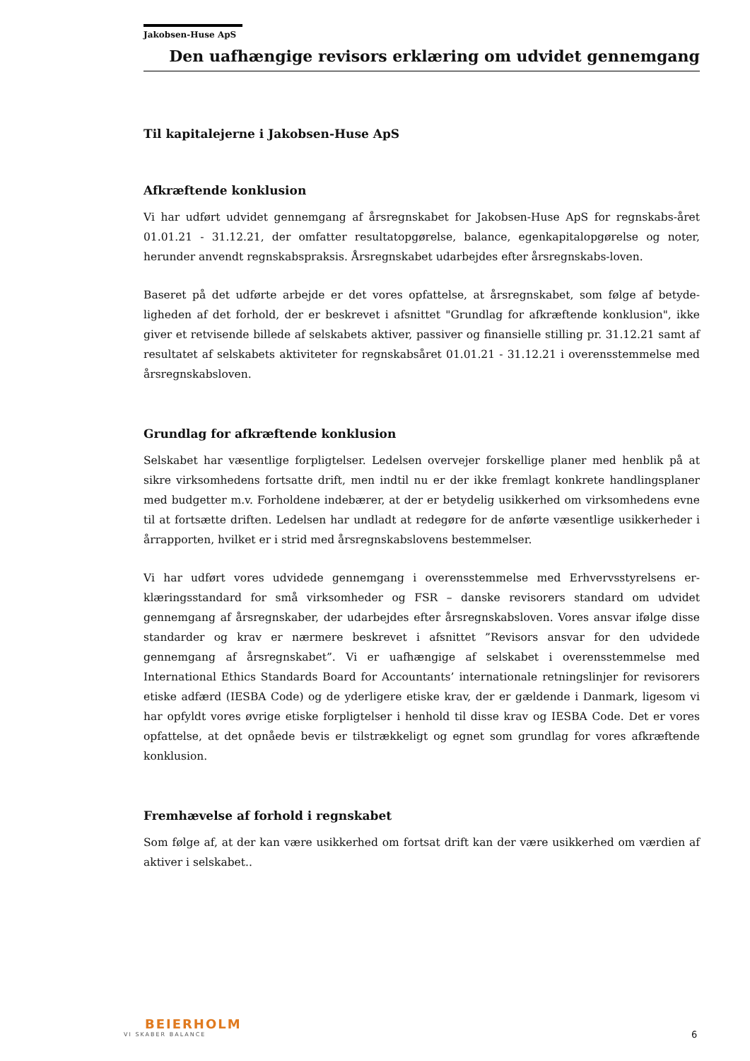Jakobsen-Huse ApS
Den uafhængige revisors erklæring om udvidet gennemgang
Til kapitalejerne i Jakobsen-Huse ApS
Afkræftende konklusion
Vi har udført udvidet gennemgang af årsregnskabet for Jakobsen-Huse ApS for regnskabs-året 01.01.21 - 31.12.21, der omfatter resultatopgørelse, balance, egenkapitalopgørelse og noter, herunder anvendt regnskabspraksis. Årsregnskabet udarbejdes efter årsregnskabs-loven.
Baseret på det udførte arbejde er det vores opfattelse, at årsregnskabet, som følge af betyde-ligheden af det forhold, der er beskrevet i afsnittet "Grundlag for afkræftende konklusion", ikke giver et retvisende billede af selskabets aktiver, passiver og finansielle stilling pr. 31.12.21 samt af resultatet af selskabets aktiviteter for regnskabsåret 01.01.21 - 31.12.21 i overensstemmelse med årsregnskabsloven.
Grundlag for afkræftende konklusion
Selskabet har væsentlige forpligtelser. Ledelsen overvejer forskellige planer med henblik på at sikre virksomhedens fortsatte drift, men indtil nu er der ikke fremlagt konkrete handlingsplaner med budgetter m.v. Forholdene indebærer, at der er betydelig usikkerhed om virksomhedens evne til at fortsætte driften. Ledelsen har undladt at redegøre for de anførte væsentlige usikkerheder i årrapporten, hvilket er i strid med årsregnskabslovens bestemmelser.
Vi har udført vores udvidede gennemgang i overensstemmelse med Erhvervsstyrelsens er-klæringsstandard for små virksomheder og FSR – danske revisorers standard om udvidet gennemgang af årsregnskaber, der udarbejdes efter årsregnskabsloven. Vores ansvar ifølge disse standarder og krav er nærmere beskrevet i afsnittet ”Revisors ansvar for den udvidede gennemgang af årsregnskabet”. Vi er uafhængige af selskabet i overensstemmelse med International Ethics Standards Board for Accountants’ internationale retningslinjer for revisorers etiske adfærd (IESBA Code) og de yderligere etiske krav, der er gældende i Danmark, ligesom vi har opfyldt vores øvrige etiske forpligtelser i henhold til disse krav og IESBA Code. Det er vores opfattelse, at det opnåede bevis er tilstrækkeligt og egnet som grundlag for vores afkræftende konklusion.
Fremhævelse af forhold i regnskabet
Som følge af, at der kan være usikkerhed om fortsat drift kan der være usikkerhed om værdien af aktiver i selskabet..
BEIERHOLM
VI SKABER BALANCE
6